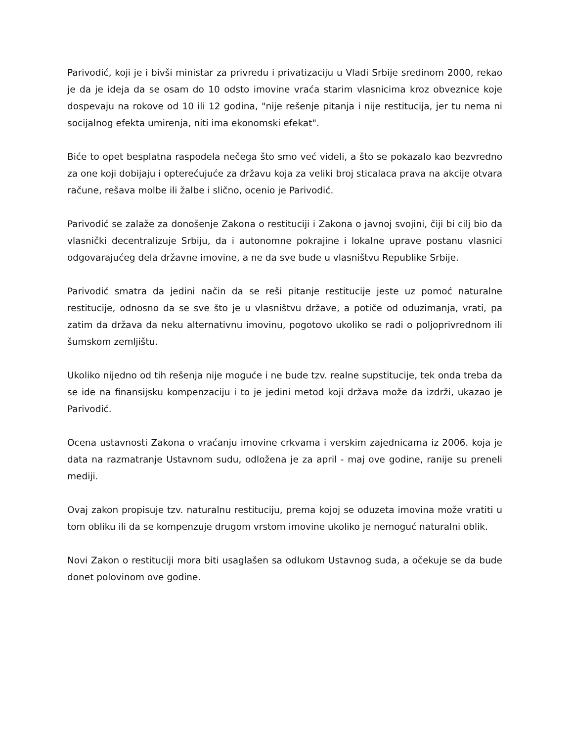Parivodić, koji je i bivši ministar za privredu i privatizaciju u Vladi Srbije sredinom 2000, rekao je da je ideja da se osam do 10 odsto imovine vraća starim vlasnicima kroz obveznice koje dospevaju na rokove od 10 ili 12 godina, "nije rešenje pitanja i nije restitucija, jer tu nema ni socijalnog efekta umirenja, niti ima ekonomski efekat".
Biće to opet besplatna raspodela nečega što smo već videli, a što se pokazalo kao bezvredno za one koji dobijaju i opterećujuće za državu koja za veliki broj sticalaca prava na akcije otvara račune, rešava molbe ili žalbe i slično, ocenio je Parivodić.
Parivodić se zalaže za donošenje Zakona o restituciji i Zakona o javnoj svojini, čiji bi cilj bio da vlasnički decentralizuje Srbiju, da i autonomne pokrajine i lokalne uprave postanu vlasnici odgovarajućeg dela državne imovine, a ne da sve bude u vlasništvu Republike Srbije.
Parivodić smatra da jedini način da se reši pitanje restitucije jeste uz pomoć naturalne restitucije, odnosno da se sve što je u vlasništvu države, a potiče od oduzimanja, vrati, pa zatim da država da neku alternativnu imovinu, pogotovo ukoliko se radi o poljoprivrednom ili šumskom zemljištu.
Ukoliko nijedno od tih rešenja nije moguće i ne bude tzv. realne supstitucije, tek onda treba da se ide na finansijsku kompenzaciju i to je jedini metod koji država može da izdrži, ukazao je Parivodić.
Ocena ustavnosti Zakona o vraćanju imovine crkvama i verskim zajednicama iz 2006. koja je data na razmatranje Ustavnom sudu, odložena je za april - maj ove godine, ranije su preneli mediji.
Ovaj zakon propisuje tzv. naturalnu restituciju, prema kojoj se oduzeta imovina može vratiti u tom obliku ili da se kompenzuje drugom vrstom imovine ukoliko je nemoguć naturalni oblik.
Novi Zakon o restituciji mora biti usaglašen sa odlukom Ustavnog suda, a očekuje se da bude donet polovinom ove godine.